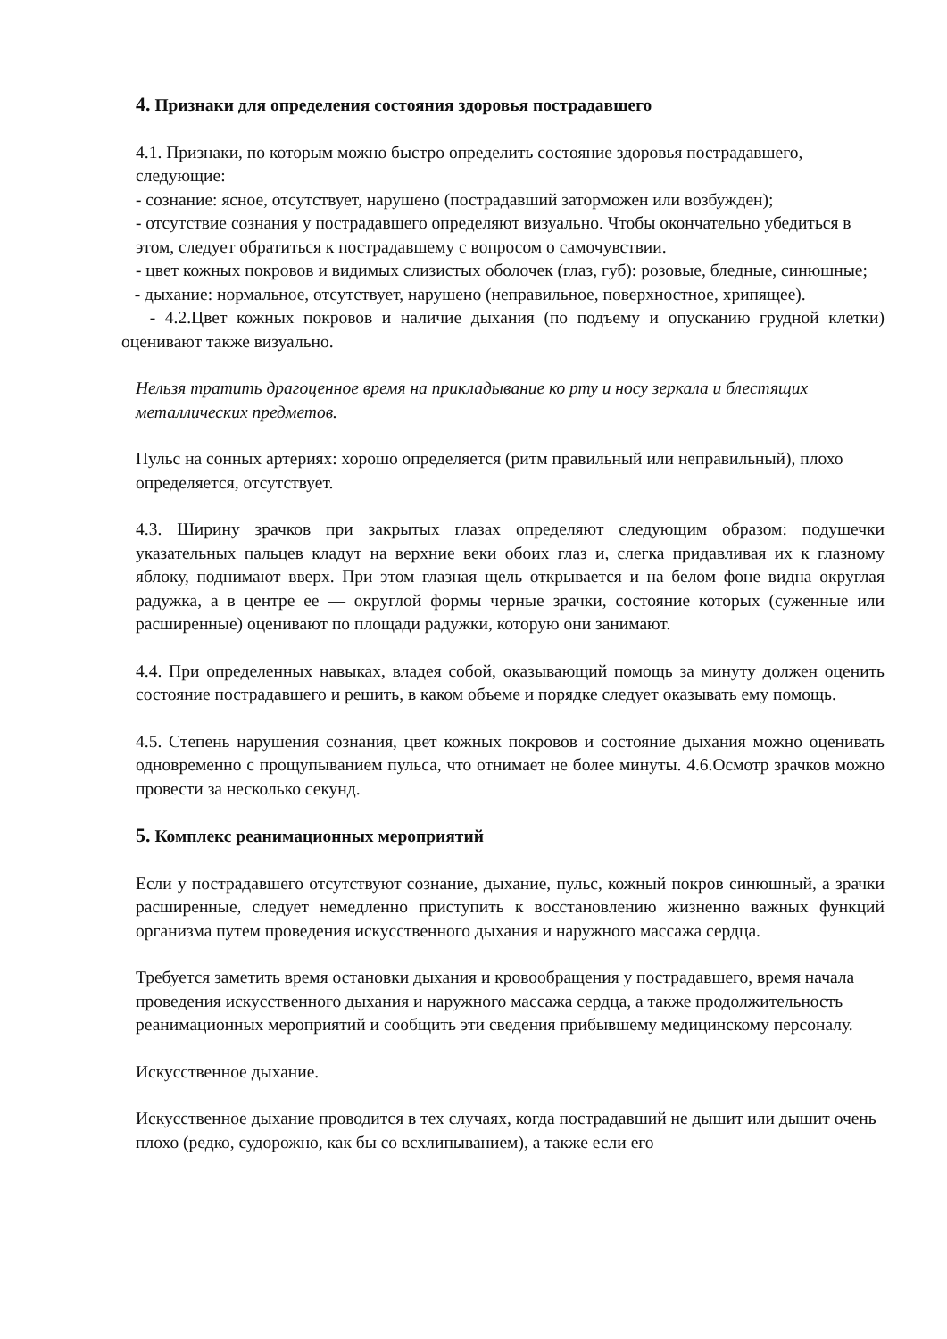4. Признаки для определения состояния здоровья пострадавшего
4.1. Признаки, по которым можно быстро определить состояние здоровья пострадавшего, следующие:
- сознание: ясное, отсутствует, нарушено (пострадавший заторможен или возбужден);
- отсутствие сознания у пострадавшего определяют визуально. Чтобы окончательно убедиться в этом, следует обратиться к пострадавшему с вопросом о самочувствии.
- цвет кожных покровов и видимых слизистых оболочек (глаз, губ): розовые, бледные, синюшные;
- дыхание: нормальное, отсутствует, нарушено (неправильное, поверхностное, хрипящее).
- 4.2.Цвет кожных покровов и наличие дыхания (по подъему и опусканию грудной клетки) оценивают также визуально.
Нельзя тратить драгоценное время на прикладывание ко рту и носу зеркала и блестящих металлических предметов.
Пульс на сонных артериях: хорошо определяется (ритм правильный или неправильный), плохо определяется, отсутствует.
4.3. Ширину зрачков при закрытых глазах определяют следующим образом: подушечки указательных пальцев кладут на верхние веки обоих глаз и, слегка придавливая их к глазному яблоку, поднимают вверх. При этом глазная щель открывается и на белом фоне видна округлая радужка, а в центре ее — округлой формы черные зрачки, состояние которых (суженные или расширенные) оценивают по площади радужки, которую они занимают.
4.4. При определенных навыках, владея собой, оказывающий помощь за минуту должен оценить состояние пострадавшего и решить, в каком объеме и порядке следует оказывать ему помощь.
4.5. Степень нарушения сознания, цвет кожных покровов и состояние дыхания можно оценивать одновременно с прощупыванием пульса, что отнимает не более минуты. 4.6.Осмотр зрачков можно провести за несколько секунд.
5. Комплекс реанимационных мероприятий
Если у пострадавшего отсутствуют сознание, дыхание, пульс, кожный покров синюшный, а зрачки расширенные, следует немедленно приступить к восстановлению жизненно важных функций организма путем проведения искусственного дыхания и наружного массажа сердца.
Требуется заметить время остановки дыхания и кровообращения у пострадавшего, время начала проведения искусственного дыхания и наружного массажа сердца, а также продолжительность реанимационных мероприятий и сообщить эти сведения прибывшему медицинскому персоналу.
Искусственное дыхание.
Искусственное дыхание проводится в тех случаях, когда пострадавший не дышит или дышит очень плохо (редко, судорожно, как бы со всхлипыванием), а также если его